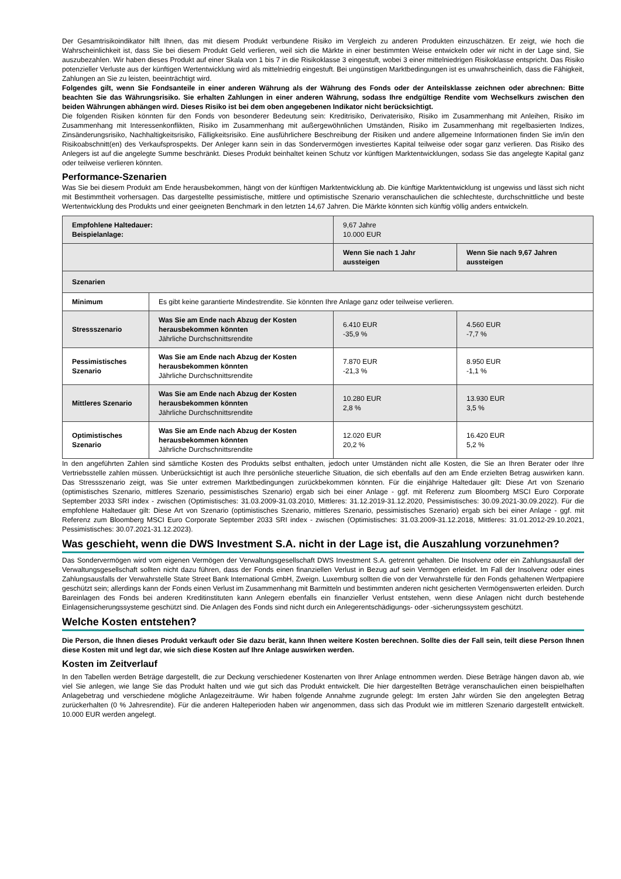Der Gesamtrisikoindikator hilft Ihnen, das mit diesem Produkt verbundene Risiko im Vergleich zu anderen Produkten einzuschätzen. Er zeigt, wie hoch die Wahrscheinlichkeit ist, dass Sie bei diesem Produkt Geld verlieren, weil sich die Märkte in einer bestimmten Weise entwickeln oder wir nicht in der Lage sind, Sie auszubezahlen. Wir haben dieses Produkt auf einer Skala von 1 bis 7 in die Risikoklasse 3 eingestuft, wobei 3 einer mittelniedrigen Risikoklasse entspricht. Das Risiko potenzieller Verluste aus der künftigen Wertentwicklung wird als mittelniedrig eingestuft. Bei ungünstigen Marktbedingungen ist es unwahrscheinlich, dass die Fähigkeit, Zahlungen an Sie zu leisten, beeinträchtigt wird.
Folgendes gilt, wenn Sie Fondsanteile in einer anderen Währung als der Währung des Fonds oder der Anteilsklasse zeichnen oder abrechnen: Bitte beachten Sie das Währungsrisiko. Sie erhalten Zahlungen in einer anderen Währung, sodass Ihre endgültige Rendite vom Wechselkurs zwischen den beiden Währungen abhängen wird. Dieses Risiko ist bei dem oben angegebenen Indikator nicht berücksichtigt.
Die folgenden Risiken könnten für den Fonds von besonderer Bedeutung sein: Kreditrisiko, Derivaterisiko, Risiko im Zusammenhang mit Anleihen, Risiko im Zusammenhang mit Interessenkonflikten, Risiko im Zusammenhang mit außergewöhnlichen Umständen, Risiko im Zusammenhang mit regelbasierten Indizes, Zinsänderungsrisiko, Nachhaltigkeitsrisiko, Fälligkeitsrisiko. Eine ausführlichere Beschreibung der Risiken und andere allgemeine Informationen finden Sie im/in den Risikoabschnitt(en) des Verkaufsprospekts. Der Anleger kann sein in das Sondervermögen investiertes Kapital teilweise oder sogar ganz verlieren. Das Risiko des Anlegers ist auf die angelegte Summe beschränkt. Dieses Produkt beinhaltet keinen Schutz vor künftigen Marktentwicklungen, sodass Sie das angelegte Kapital ganz oder teilweise verlieren könnten.
Performance-Szenarien
Was Sie bei diesem Produkt am Ende herausbekommen, hängt von der künftigen Marktentwicklung ab. Die künftige Marktentwicklung ist ungewiss und lässt sich nicht mit Bestimmtheit vorhersagen. Das dargestellte pessimistische, mittlere und optimistische Szenario veranschaulichen die schlechteste, durchschnittliche und beste Wertentwicklung des Produkts und einer geeigneten Benchmark in den letzten 14,67 Jahren. Die Märkte könnten sich künftig völlig anders entwickeln.
| Empfohlene Haltedauer: Beispielanlage: | | 9,67 Jahre 10.000 EUR | |
| | | Wenn Sie nach 1 Jahr aussteigen | Wenn Sie nach 9,67 Jahren aussteigen |
| Szenarien | | | |
| Minimum | Es gibt keine garantierte Mindestrendite. Sie könnten Ihre Anlage ganz oder teilweise verlieren. | | |
| Stressszenario | Was Sie am Ende nach Abzug der Kosten herausbekommen könnten Jährliche Durchschnittsrendite | 6.410 EUR -35,9 % | 4.560 EUR -7,7 % |
| Pessimistisches Szenario | Was Sie am Ende nach Abzug der Kosten herausbekommen könnten Jährliche Durchschnittsrendite | 7.870 EUR -21,3 % | 8.950 EUR -1,1 % |
| Mittleres Szenario | Was Sie am Ende nach Abzug der Kosten herausbekommen könnten Jährliche Durchschnittsrendite | 10.280 EUR 2,8 % | 13.930 EUR 3,5 % |
| Optimistisches Szenario | Was Sie am Ende nach Abzug der Kosten herausbekommen könnten Jährliche Durchschnittsrendite | 12.020 EUR 20,2 % | 16.420 EUR 5,2 % |
In den angeführten Zahlen sind sämtliche Kosten des Produkts selbst enthalten, jedoch unter Umständen nicht alle Kosten, die Sie an Ihren Berater oder Ihre Vertriebsstelle zahlen müssen. Unberücksichtigt ist auch Ihre persönliche steuerliche Situation, die sich ebenfalls auf den am Ende erzielten Betrag auswirken kann. Das Stressszenario zeigt, was Sie unter extremen Marktbedingungen zurückbekommen könnten. Für die einjährige Haltedauer gilt: Diese Art von Szenario (optimistisches Szenario, mittleres Szenario, pessimistisches Szenario) ergab sich bei einer Anlage - ggf. mit Referenz zum Bloomberg MSCI Euro Corporate September 2033 SRI index - zwischen (Optimistisches: 31.03.2009-31.03.2010, Mittleres: 31.12.2019-31.12.2020, Pessimistisches: 30.09.2021-30.09.2022). Für die empfohlene Haltedauer gilt: Diese Art von Szenario (optimistisches Szenario, mittleres Szenario, pessimistisches Szenario) ergab sich bei einer Anlage - ggf. mit Referenz zum Bloomberg MSCI Euro Corporate September 2033 SRI index - zwischen (Optimistisches: 31.03.2009-31.12.2018, Mittleres: 31.01.2012-29.10.2021, Pessimistisches: 30.07.2021-31.12.2023).
Was geschieht, wenn die DWS Investment S.A. nicht in der Lage ist, die Auszahlung vorzunehmen?
Das Sondervermögen wird vom eigenen Vermögen der Verwaltungsgesellschaft DWS Investment S.A. getrennt gehalten. Die Insolvenz oder ein Zahlungsausfall der Verwaltungsgesellschaft sollten nicht dazu führen, dass der Fonds einen finanziellen Verlust in Bezug auf sein Vermögen erleidet. Im Fall der Insolvenz oder eines Zahlungsausfalls der Verwahrstelle State Street Bank International GmbH, Zweign. Luxemburg sollten die von der Verwahrstelle für den Fonds gehaltenen Wertpapiere geschützt sein; allerdings kann der Fonds einen Verlust im Zusammenhang mit Barmitteln und bestimmten anderen nicht gesicherten Vermögenswerten erleiden. Durch Bareinlagen des Fonds bei anderen Kreditinstituten kann Anlegern ebenfalls ein finanzieller Verlust entstehen, wenn diese Anlagen nicht durch bestehende Einlagensicherungssysteme geschützt sind. Die Anlagen des Fonds sind nicht durch ein Anlegerentschädigungs- oder -sicherungssystem geschützt.
Welche Kosten entstehen?
Die Person, die Ihnen dieses Produkt verkauft oder Sie dazu berät, kann Ihnen weitere Kosten berechnen. Sollte dies der Fall sein, teilt diese Person Ihnen diese Kosten mit und legt dar, wie sich diese Kosten auf Ihre Anlage auswirken werden.
Kosten im Zeitverlauf
In den Tabellen werden Beträge dargestellt, die zur Deckung verschiedener Kostenarten von Ihrer Anlage entnommen werden. Diese Beträge hängen davon ab, wie viel Sie anlegen, wie lange Sie das Produkt halten und wie gut sich das Produkt entwickelt. Die hier dargestellten Beträge veranschaulichen einen beispielhaften Anlagebetrag und verschiedene mögliche Anlagezeiträume. Wir haben folgende Annahme zugrunde gelegt: Im ersten Jahr würden Sie den angelegten Betrag zurückerhalten (0 % Jahresrendite). Für die anderen Halteperioden haben wir angenommen, dass sich das Produkt wie im mittleren Szenario dargestellt entwickelt. 10.000 EUR werden angelegt.